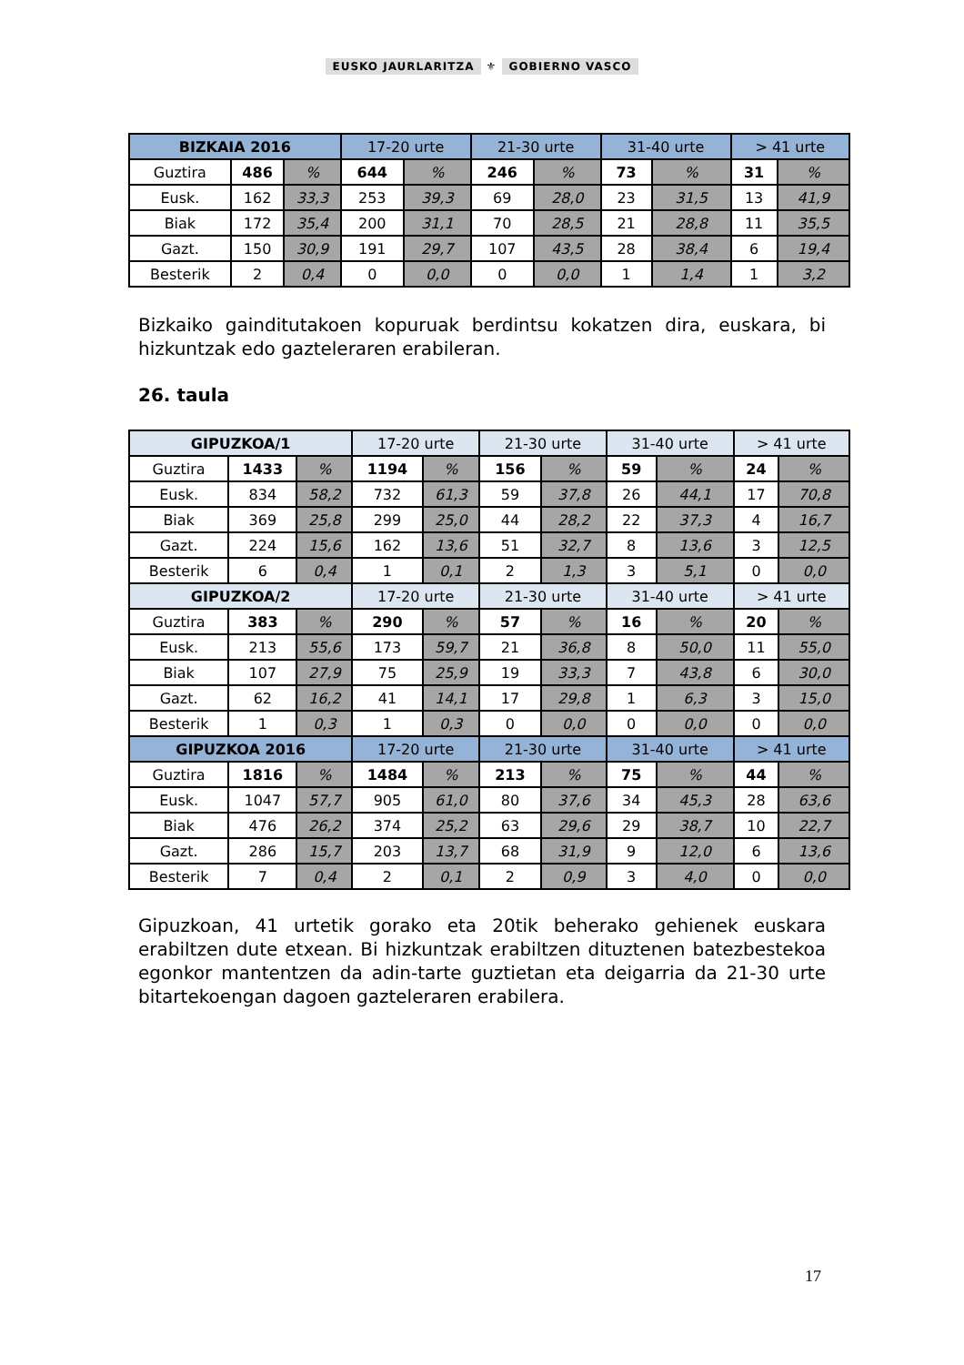EUSKO JAURLARITZA ⚜ GOBIERNO VASCO
| BIZKAIA 2016 | | | 17-20 urte | | 21-30 urte | | 31-40 urte | | > 41 urte | |
| --- | --- | --- | --- | --- | --- | --- | --- | --- | --- | --- |
| Guztira | 486 | % | 644 | % | 246 | % | 73 | % | 31 | % |
| Eusk. | 162 | 33,3 | 253 | 39,3 | 69 | 28,0 | 23 | 31,5 | 13 | 41,9 |
| Biak | 172 | 35,4 | 200 | 31,1 | 70 | 28,5 | 21 | 28,8 | 11 | 35,5 |
| Gazt. | 150 | 30,9 | 191 | 29,7 | 107 | 43,5 | 28 | 38,4 | 6 | 19,4 |
| Besterik | 2 | 0,4 | 0 | 0,0 | 0 | 0,0 | 1 | 1,4 | 1 | 3,2 |
Bizkaiko gainditutakoen kopuruak berdintsu kokatzen dira, euskara, bi hizkuntzak edo gazteleraren erabileran.
26. taula
| GIPUZKOA/1 | | | 17-20 urte | | 21-30 urte | | 31-40 urte | | > 41 urte | |
| --- | --- | --- | --- | --- | --- | --- | --- | --- | --- | --- |
| Guztira | 1433 | % | 1194 | % | 156 | % | 59 | % | 24 | % |
| Eusk. | 834 | 58,2 | 732 | 61,3 | 59 | 37,8 | 26 | 44,1 | 17 | 70,8 |
| Biak | 369 | 25,8 | 299 | 25,0 | 44 | 28,2 | 22 | 37,3 | 4 | 16,7 |
| Gazt. | 224 | 15,6 | 162 | 13,6 | 51 | 32,7 | 8 | 13,6 | 3 | 12,5 |
| Besterik | 6 | 0,4 | 1 | 0,1 | 2 | 1,3 | 3 | 5,1 | 0 | 0,0 |
| GIPUZKOA/2 | | | 17-20 urte | | 21-30 urte | | 31-40 urte | | > 41 urte | |
| Guztira | 383 | % | 290 | % | 57 | % | 16 | % | 20 | % |
| Eusk. | 213 | 55,6 | 173 | 59,7 | 21 | 36,8 | 8 | 50,0 | 11 | 55,0 |
| Biak | 107 | 27,9 | 75 | 25,9 | 19 | 33,3 | 7 | 43,8 | 6 | 30,0 |
| Gazt. | 62 | 16,2 | 41 | 14,1 | 17 | 29,8 | 1 | 6,3 | 3 | 15,0 |
| Besterik | 1 | 0,3 | 1 | 0,3 | 0 | 0,0 | 0 | 0,0 | 0 | 0,0 |
| GIPUZKOA 2016 | | | 17-20 urte | | 21-30 urte | | 31-40 urte | | > 41 urte | |
| Guztira | 1816 | % | 1484 | % | 213 | % | 75 | % | 44 | % |
| Eusk. | 1047 | 57,7 | 905 | 61,0 | 80 | 37,6 | 34 | 45,3 | 28 | 63,6 |
| Biak | 476 | 26,2 | 374 | 25,2 | 63 | 29,6 | 29 | 38,7 | 10 | 22,7 |
| Gazt. | 286 | 15,7 | 203 | 13,7 | 68 | 31,9 | 9 | 12,0 | 6 | 13,6 |
| Besterik | 7 | 0,4 | 2 | 0,1 | 2 | 0,9 | 3 | 4,0 | 0 | 0,0 |
Gipuzkoan, 41 urtetik gorako eta 20tik beherako gehienek euskara erabiltzen dute etxean. Bi hizkuntzak erabiltzen dituztenen batezbestekoa egonkor mantentzen da adin-tarte guztietan eta deigarria da 21-30 urte bitartekoengan dagoen gazteleraren erabilera.
17